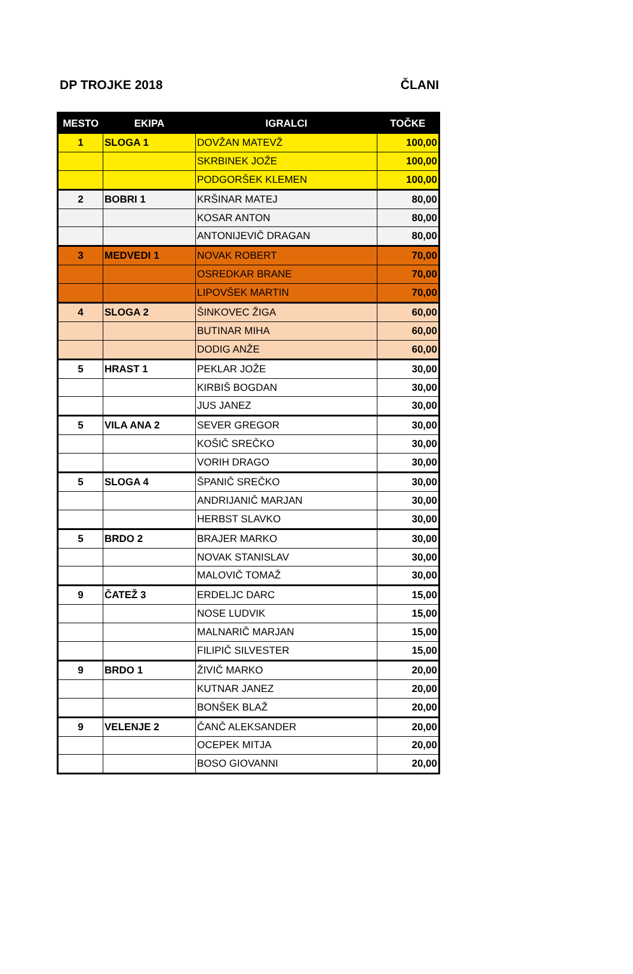DP TROJKE 2018 ČLANI
| MESTO | EKIPA | IGRALCI | TOČKE |
| --- | --- | --- | --- |
| 1 | SLOGA 1 | DOVŽAN MATEVŽ | 100,00 |
| | | SKRBINEK JOŽE | 100,00 |
| | | PODGORŠEK KLEMEN | 100,00 |
| 2 | BOBRI 1 | KRŠINAR MATEJ | 80,00 |
| | | KOSAR ANTON | 80,00 |
| | | ANTONIJEVIČ DRAGAN | 80,00 |
| 3 | MEDVEDI 1 | NOVAK ROBERT | 70,00 |
| | | OSREDKAR BRANE | 70,00 |
| | | LIPOVŠEK MARTIN | 70,00 |
| 4 | SLOGA 2 | ŠINKOVEC ŽIGA | 60,00 |
| | | BUTINAR MIHA | 60,00 |
| | | DODIG ANŽE | 60,00 |
| 5 | HRAST 1 | PEKLAR JOŽE | 30,00 |
| | | KIRBIŠ BOGDAN | 30,00 |
| | | JUS JANEZ | 30,00 |
| 5 | VILA ANA 2 | SEVER GREGOR | 30,00 |
| | | KOŠIČ SREČKO | 30,00 |
| | | VORIH DRAGO | 30,00 |
| 5 | SLOGA 4 | ŠPANIČ SREČKO | 30,00 |
| | | ANDRIJANIČ MARJAN | 30,00 |
| | | HERBST SLAVKO | 30,00 |
| 5 | BRDO 2 | BRAJER MARKO | 30,00 |
| | | NOVAK STANISLAV | 30,00 |
| | | MALOVIČ TOMAŽ | 30,00 |
| 9 | ČATEŽ 3 | ERDELJC DARC | 15,00 |
| | | NOSE LUDVIK | 15,00 |
| | | MALNARIČ MARJAN | 15,00 |
| | | FILIPIČ SILVESTER | 15,00 |
| 9 | BRDO 1 | ŽIVIČ MARKO | 20,00 |
| | | KUTNAR JANEZ | 20,00 |
| | | BONŠEK BLAŽ | 20,00 |
| 9 | VELENJE 2 | ČANČ ALEKSANDER | 20,00 |
| | | OCEPEK MITJA | 20,00 |
| | | BOSO GIOVANNI | 20,00 |